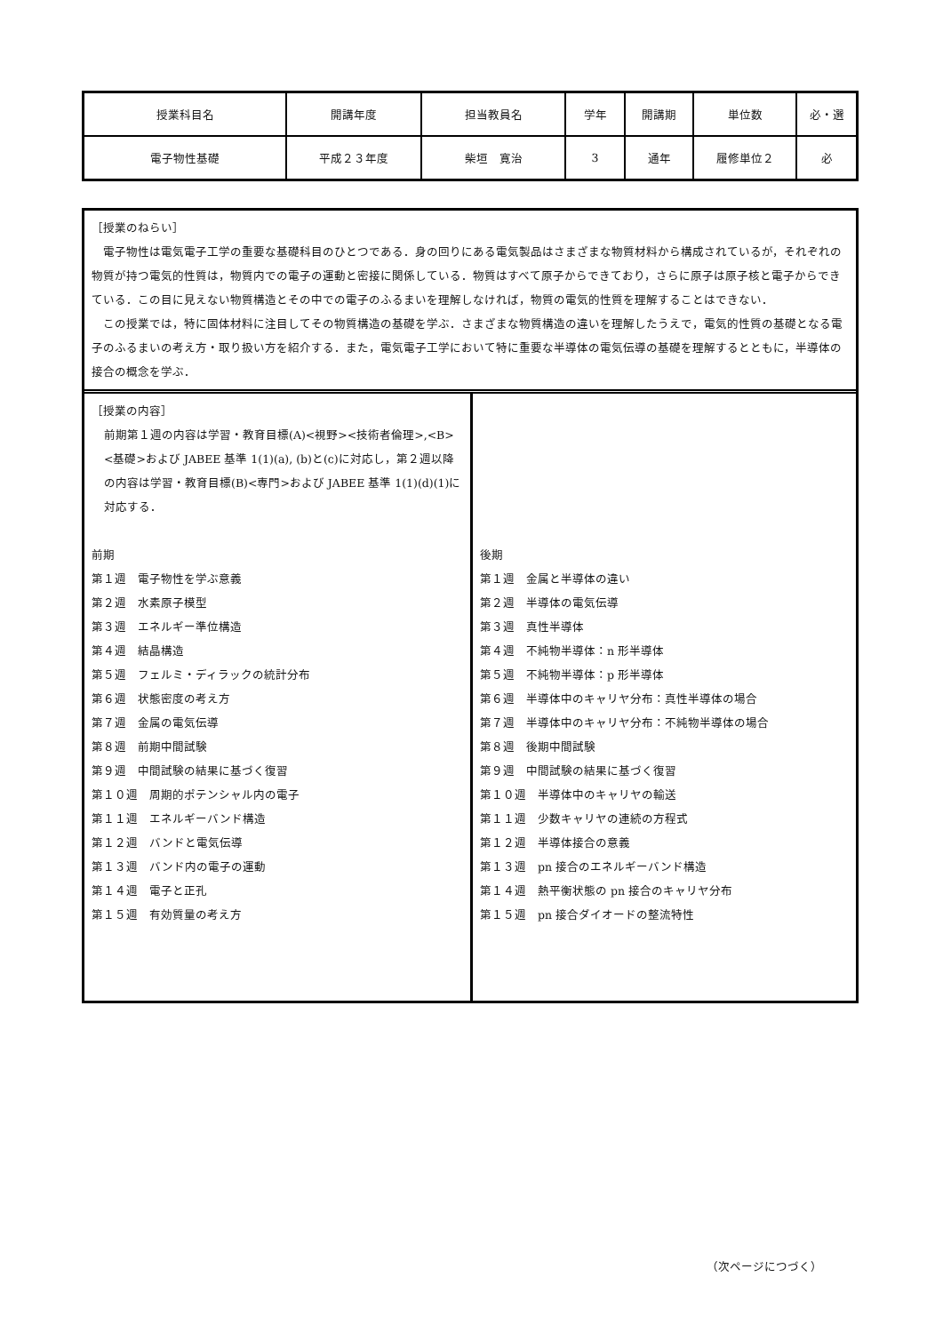| 授業科目名 | 開講年度 | 担当教員名 | 学年 | 開講期 | 単位数 | 必・選 |
| 電子物性基礎 | 平成２３年度 | 柴垣 寛治 | 3 | 通年 | 履修単位２ | 必 |
［授業のねらい］
　電子物性は電気電子工学の重要な基礎科目のひとつである．身の回りにある電気製品はさまざまな物質材料から構成されているが，それぞれの物質が持つ電気的性質は，物質内での電子の運動と密接に関係している．物質はすべて原子からできており，さらに原子は原子核と電子からできている．この目に見えない物質構造とその中での電子のふるまいを理解しなければ，物質の電気的性質を理解することはできない．
　この授業では，特に固体材料に注目してその物質構造の基礎を学ぶ．さまざまな物質構造の違いを理解したうえで，電気的性質の基礎となる電子のふるまいの考え方・取り扱い方を紹介する．また，電気電子工学において特に重要な半導体の電気伝導の基礎を理解するとともに，半導体の接合の概念を学ぶ．
［授業の内容］
前期第１週の内容は学習・教育目標(A)<視野><技術者倫理>,<B><基礎>および JABEE 基準 1(1)(a), (b)と(c)に対応し，第２週以降の内容は学習・教育目標(B)<専門>および JABEE 基準 1(1)(d)(1)に対応する．
前期
第１週　電子物性を学ぶ意義
第２週　水素原子模型
第３週　エネルギー準位構造
第４週　結晶構造
第５週　フェルミ・ディラックの統計分布
第６週　状態密度の考え方
第７週　金属の電気伝導
第８週　前期中間試験
第９週　中間試験の結果に基づく復習
第１０週　周期的ポテンシャル内の電子
第１１週　エネルギーバンド構造
第１２週　バンドと電気伝導
第１３週　バンド内の電子の運動
第１４週　電子と正孔
第１５週　有効質量の考え方
後期
第１週　金属と半導体の違い
第２週　半導体の電気伝導
第３週　真性半導体
第４週　不純物半導体：n 形半導体
第５週　不純物半導体：p 形半導体
第６週　半導体中のキャリヤ分布：真性半導体の場合
第７週　半導体中のキャリヤ分布：不純物半導体の場合
第８週　後期中間試験
第９週　中間試験の結果に基づく復習
第１０週　半導体中のキャリヤの輸送
第１１週　少数キャリヤの連続の方程式
第１２週　半導体接合の意義
第１３週　pn 接合のエネルギーバンド構造
第１４週　熱平衡状態の pn 接合のキャリヤ分布
第１５週　pn 接合ダイオードの整流特性
（次ページにつづく）